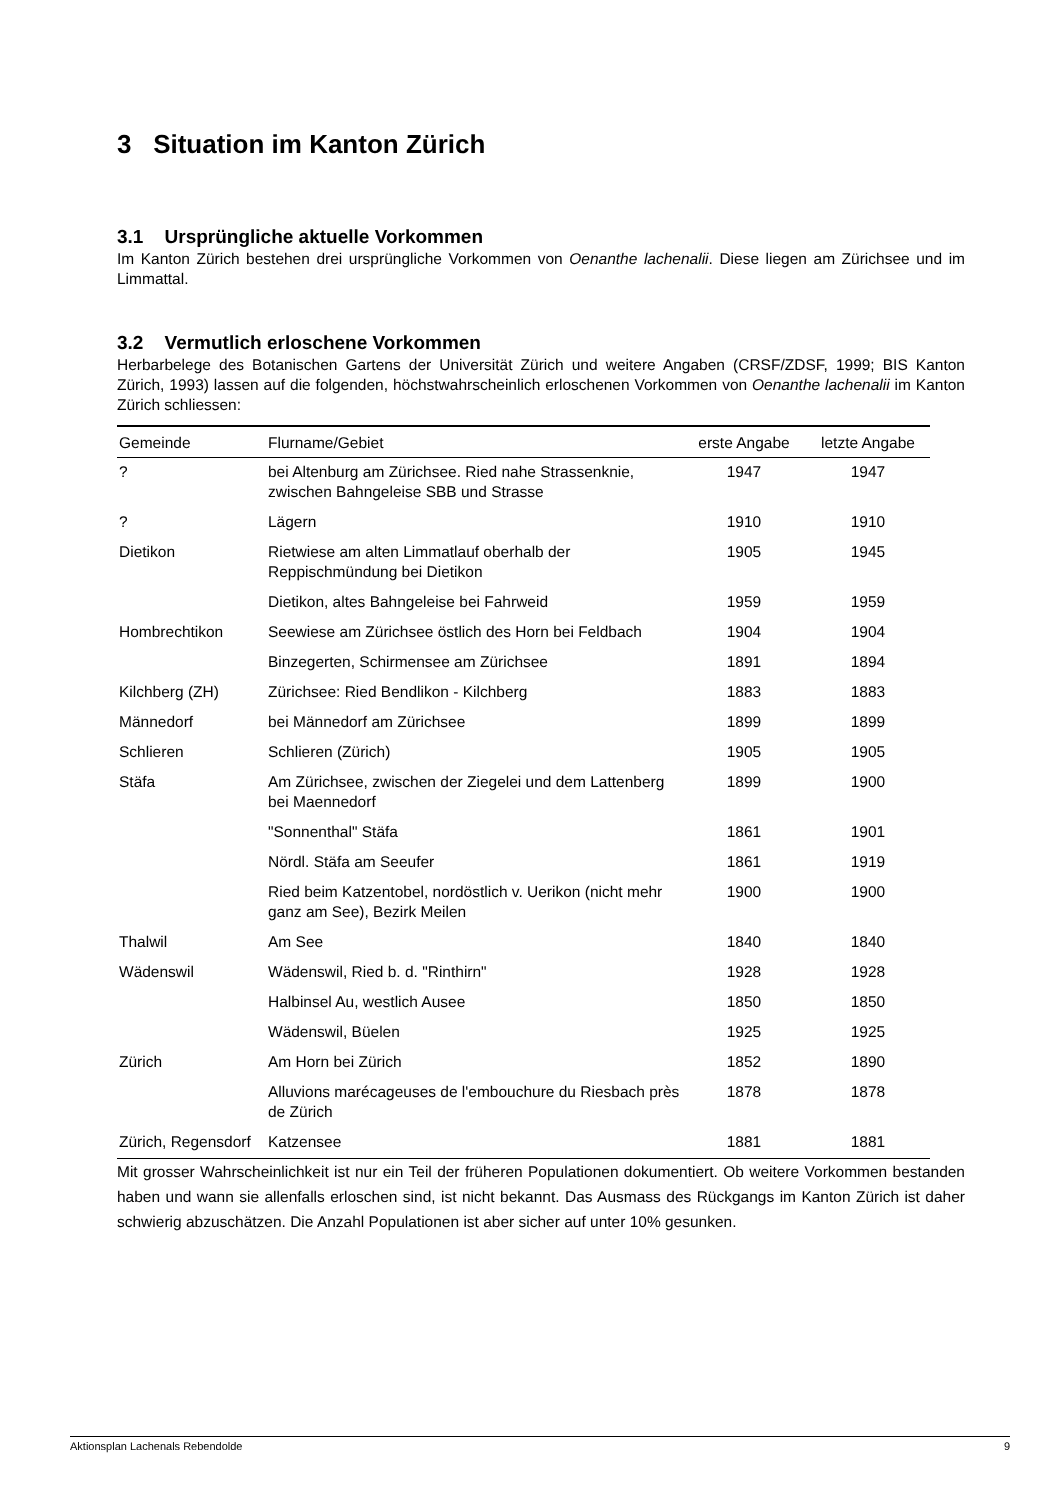3 Situation im Kanton Zürich
3.1 Ursprüngliche aktuelle Vorkommen
Im Kanton Zürich bestehen drei ursprüngliche Vorkommen von Oenanthe lachenalii. Diese liegen am Zürichsee und im Limmattal.
3.2 Vermutlich erloschene Vorkommen
Herbarbelege des Botanischen Gartens der Universität Zürich und weitere Angaben (CRSF/ZDSF, 1999; BIS Kanton Zürich, 1993) lassen auf die folgenden, höchstwahrscheinlich erloschenen Vorkommen von Oenanthe lachenalii im Kanton Zürich schliessen:
| Gemeinde | Flurname/Gebiet | erste Angabe | letzte Angabe |
| --- | --- | --- | --- |
| ? | bei Altenburg am Zürichsee. Ried nahe Strassenknie, zwischen Bahngeleise SBB und Strasse | 1947 | 1947 |
| ? | Lägern | 1910 | 1910 |
| Dietikon | Rietwiese am alten Limmatlauf oberhalb der Reppischmündung bei Dietikon | 1905 | 1945 |
| | Dietikon, altes Bahngeleise bei Fahrweid | 1959 | 1959 |
| Hombrechtikon | Seewiese am Zürichsee östlich des Horn bei Feldbach | 1904 | 1904 |
| | Binzegerten, Schirmensee am Zürichsee | 1891 | 1894 |
| Kilchberg (ZH) | Zürichsee: Ried Bendlikon - Kilchberg | 1883 | 1883 |
| Männedorf | bei Männedorf am Zürichsee | 1899 | 1899 |
| Schlieren | Schlieren (Zürich) | 1905 | 1905 |
| Stäfa | Am Zürichsee, zwischen der Ziegelei und dem Lattenberg bei Maennedorf | 1899 | 1900 |
| | "Sonnenthal" Stäfa | 1861 | 1901 |
| | Nördl. Stäfa am Seeufer | 1861 | 1919 |
| | Ried beim Katzentobel, nordöstlich v. Uerikon (nicht mehr ganz am See), Bezirk Meilen | 1900 | 1900 |
| Thalwil | Am See | 1840 | 1840 |
| Wädenswil | Wädenswil, Ried b. d. "Rinthirn" | 1928 | 1928 |
| | Halbinsel Au, westlich Ausee | 1850 | 1850 |
| | Wädenswil, Büelen | 1925 | 1925 |
| Zürich | Am Horn bei Zürich | 1852 | 1890 |
| | Alluvions marécageuses de l'embouchure du Riesbach près de Zürich | 1878 | 1878 |
| Zürich, Regensdorf | Katzensee | 1881 | 1881 |
Mit grosser Wahrscheinlichkeit ist nur ein Teil der früheren Populationen dokumentiert. Ob weitere Vorkommen bestanden haben und wann sie allenfalls erloschen sind, ist nicht bekannt. Das Ausmass des Rückgangs im Kanton Zürich ist daher schwierig abzuschätzen. Die Anzahl Populationen ist aber sicher auf unter 10% gesunken.
Aktionsplan Lachenals Rebendolde 9